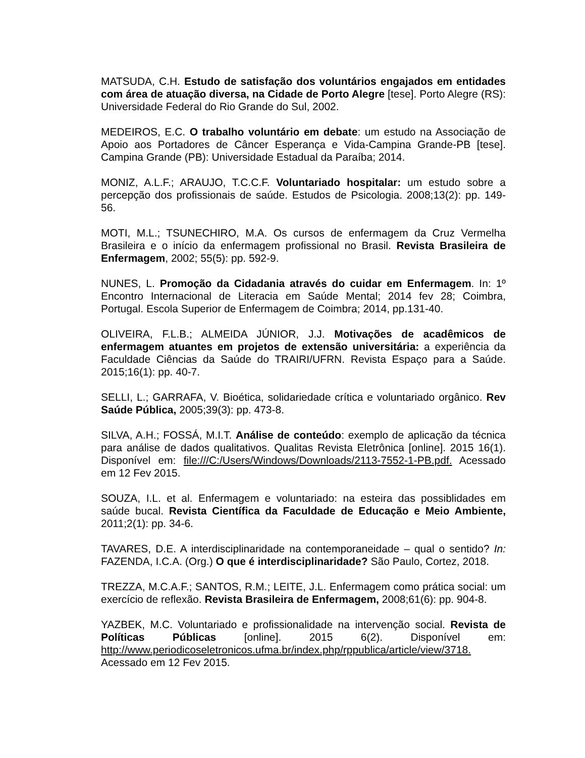MATSUDA, C.H. Estudo de satisfação dos voluntários engajados em entidades com área de atuação diversa, na Cidade de Porto Alegre [tese]. Porto Alegre (RS): Universidade Federal do Rio Grande do Sul, 2002.
MEDEIROS, E.C. O trabalho voluntário em debate: um estudo na Associação de Apoio aos Portadores de Câncer Esperança e Vida-Campina Grande-PB [tese]. Campina Grande (PB): Universidade Estadual da Paraíba; 2014.
MONIZ, A.L.F.; ARAUJO, T.C.C.F. Voluntariado hospitalar: um estudo sobre a percepção dos profissionais de saúde. Estudos de Psicologia. 2008;13(2): pp. 149-56.
MOTI, M.L.; TSUNECHIRO, M.A. Os cursos de enfermagem da Cruz Vermelha Brasileira e o início da enfermagem profissional no Brasil. Revista Brasileira de Enfermagem, 2002; 55(5): pp. 592-9.
NUNES, L. Promoção da Cidadania através do cuidar em Enfermagem. In: 1º Encontro Internacional de Literacia em Saúde Mental; 2014 fev 28; Coimbra, Portugal. Escola Superior de Enfermagem de Coimbra; 2014, pp.131-40.
OLIVEIRA, F.L.B.; ALMEIDA JÚNIOR, J.J. Motivações de acadêmicos de enfermagem atuantes em projetos de extensão universitária: a experiência da Faculdade Ciências da Saúde do TRAIRI/UFRN. Revista Espaço para a Saúde. 2015;16(1): pp. 40-7.
SELLI, L.; GARRAFA, V. Bioética, solidariedade crítica e voluntariado orgânico. Rev Saúde Pública, 2005;39(3): pp. 473-8.
SILVA, A.H.; FOSSÁ, M.I.T. Análise de conteúdo: exemplo de aplicação da técnica para análise de dados qualitativos. Qualitas Revista Eletrônica [online]. 2015 16(1). Disponível em: file:///C:/Users/Windows/Downloads/2113-7552-1-PB.pdf. Acessado em 12 Fev 2015.
SOUZA, I.L. et al. Enfermagem e voluntariado: na esteira das possiblidades em saúde bucal. Revista Científica da Faculdade de Educação e Meio Ambiente, 2011;2(1): pp. 34-6.
TAVARES, D.E. A interdisciplinaridade na contemporaneidade – qual o sentido? In: FAZENDA, I.C.A. (Org.) O que é interdisciplinaridade? São Paulo, Cortez, 2018.
TREZZA, M.C.A.F.; SANTOS, R.M.; LEITE, J.L. Enfermagem como prática social: um exercício de reflexão. Revista Brasileira de Enfermagem, 2008;61(6): pp. 904-8.
YAZBEK, M.C. Voluntariado e profissionalidade na intervenção social. Revista de Políticas Públicas [online]. 2015 6(2). Disponível em: http://www.periodicoseletronicos.ufma.br/index.php/rppublica/article/view/3718. Acessado em 12 Fev 2015.